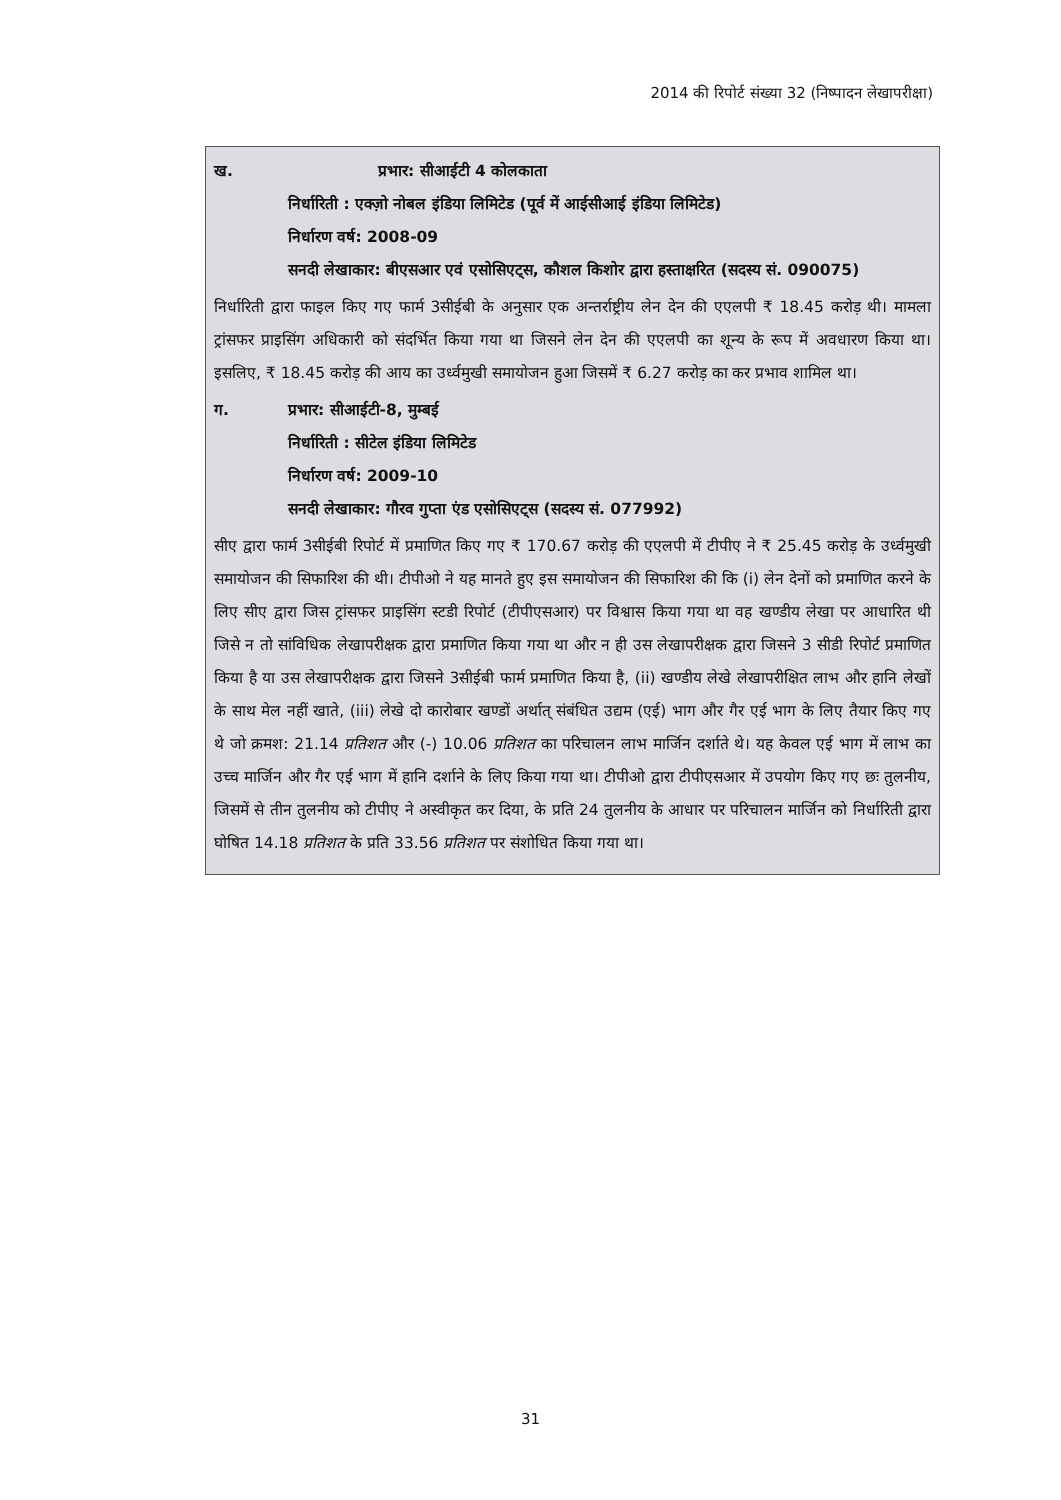2014 की रिपोर्ट संख्या 32 (निष्पादन लेखापरीक्षा)
ख. प्रभार: सीआईटी 4 कोलकाता
निर्धारिती : एक्ज़ो नोबल इंडिया लिमिटेड (पूर्व में आईसीआई इंडिया लिमिटेड)
निर्धारण वर्ष: 2008-09
सनदी लेखाकार: बीएसआर एवं एसोसिएट्स, कौशल किशोर द्वारा हस्ताक्षरित (सदस्य सं. 090075)
निर्धारिती द्वारा फाइल किए गए फार्म 3सीईबी के अनुसार एक अन्तर्राष्ट्रीय लेन देन की एएलपी ₹ 18.45 करोड़ थी। मामला ट्रांसफर प्राइसिंग अधिकारी को संदर्भित किया गया था जिसने लेन देन की एएलपी का शून्य के रूप में अवधारण किया था। इसलिए, ₹ 18.45 करोड़ की आय का उर्ध्वमुखी समायोजन हुआ जिसमें ₹ 6.27 करोड़ का कर प्रभाव शामिल था।
ग. प्रभार: सीआईटी-8, मुम्बई
निर्धारिती : सीटेल इंडिया लिमिटेड
निर्धारण वर्ष: 2009-10
सनदी लेखाकार: गौरव गुप्ता एंड एसोसिएट्स (सदस्य सं. 077992)
सीए द्वारा फार्म 3सीईबी रिपोर्ट में प्रमाणित किए गए ₹ 170.67 करोड़ की एएलपी में टीपीए ने ₹ 25.45 करोड़ के उर्ध्वमुखी समायोजन की सिफारिश की थी। टीपीओ ने यह मानते हुए इस समायोजन की सिफारिश की कि (i) लेन देनों को प्रमाणित करने के लिए सीए द्वारा जिस ट्रांसफर प्राइसिंग स्टडी रिपोर्ट (टीपीएसआर) पर विश्वास किया गया था वह खण्डीय लेखा पर आधारित थी जिसे न तो सांविधिक लेखापरीक्षक द्वारा प्रमाणित किया गया था और न ही उस लेखापरीक्षक द्वारा जिसने 3 सीडी रिपोर्ट प्रमाणित किया है या उस लेखापरीक्षक द्वारा जिसने 3सीईबी फार्म प्रमाणित किया है, (ii) खण्डीय लेखे लेखापरीक्षित लाभ और हानि लेखों के साथ मेल नहीं खाते, (iii) लेखे दो कारोबार खण्डों अर्थात् संबंधित उद्यम (एई) भाग और गैर एई भाग के लिए तैयार किए गए थे जो क्रमश: 21.14 प्रतिशत और (-) 10.06 प्रतिशत का परिचालन लाभ मार्जिन दर्शाते थे। यह केवल एई भाग में लाभ का उच्च मार्जिन और गैर एई भाग में हानि दर्शाने के लिए किया गया था। टीपीओ द्वारा टीपीएसआर में उपयोग किए गए छः तुलनीय, जिसमें से तीन तुलनीय को टीपीए ने अस्वीकृत कर दिया, के प्रति 24 तुलनीय के आधार पर परिचालन मार्जिन को निर्धारिती द्वारा घोषित 14.18 प्रतिशत के प्रति 33.56 प्रतिशत पर संशोधित किया गया था।
31